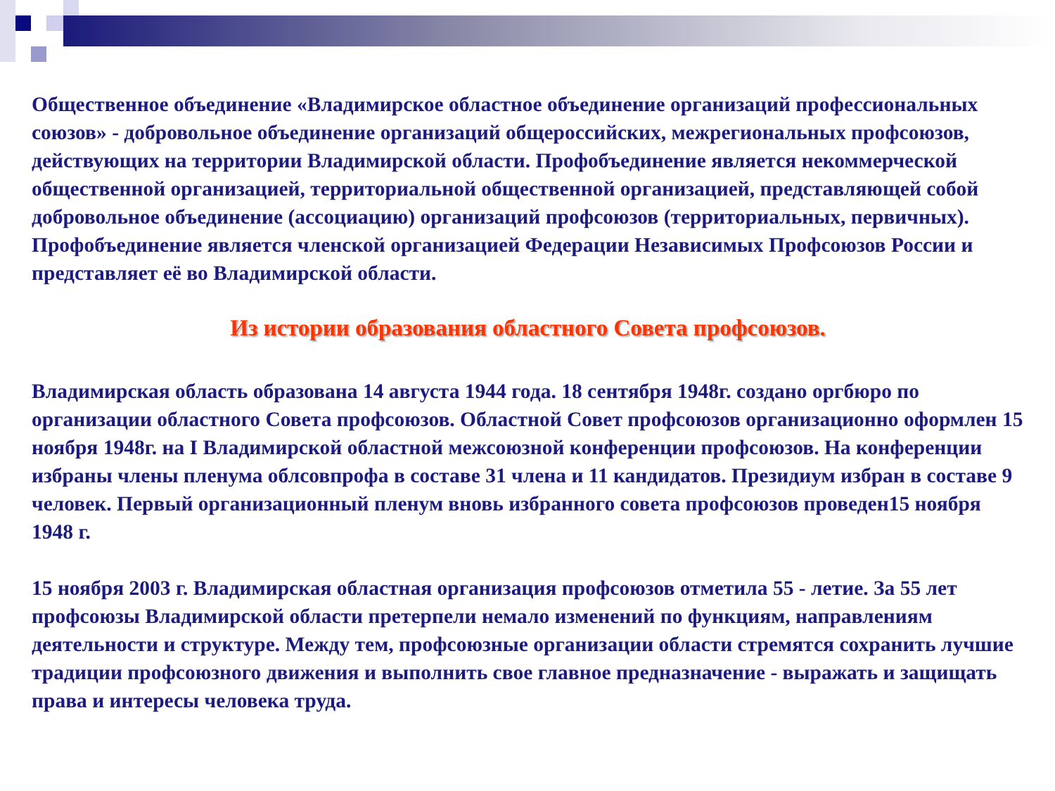Общественное объединение «Владимирское областное объединение организаций профессиональных союзов» - добровольное объединение организаций общероссийских, межрегиональных профсоюзов, действующих на территории Владимирской области. Профобъединение является некоммерческой общественной организацией, территориальной общественной организацией, представляющей собой добровольное объединение (ассоциацию) организаций профсоюзов (территориальных, первичных).
Профобъединение является членской организацией Федерации Независимых Профсоюзов России и представляет её во Владимирской области.
Из истории образования областного Совета профсоюзов.
Владимирская область образована 14 августа 1944 года. 18 сентября 1948г. создано оргбюро по организации областного Совета профсоюзов. Областной Совет профсоюзов организационно оформлен 15 ноября 1948г. на I Владимирской областной межсоюзной конференции профсоюзов. На конференции избраны члены пленума облсовпрофа в составе 31 члена и 11 кандидатов. Президиум избран в составе 9 человек. Первый организационный пленум вновь избранного совета профсоюзов проведен15 ноября 1948 г.
15 ноября 2003 г. Владимирская областная организация профсоюзов отметила 55 - летие. За 55 лет профсоюзы Владимирской области претерпели немало изменений по функциям, направлениям деятельности и структуре. Между тем, профсоюзные организации области стремятся сохранить лучшие традиции профсоюзного движения и выполнить свое главное предназначение - выражать и защищать права и интересы человека труда.